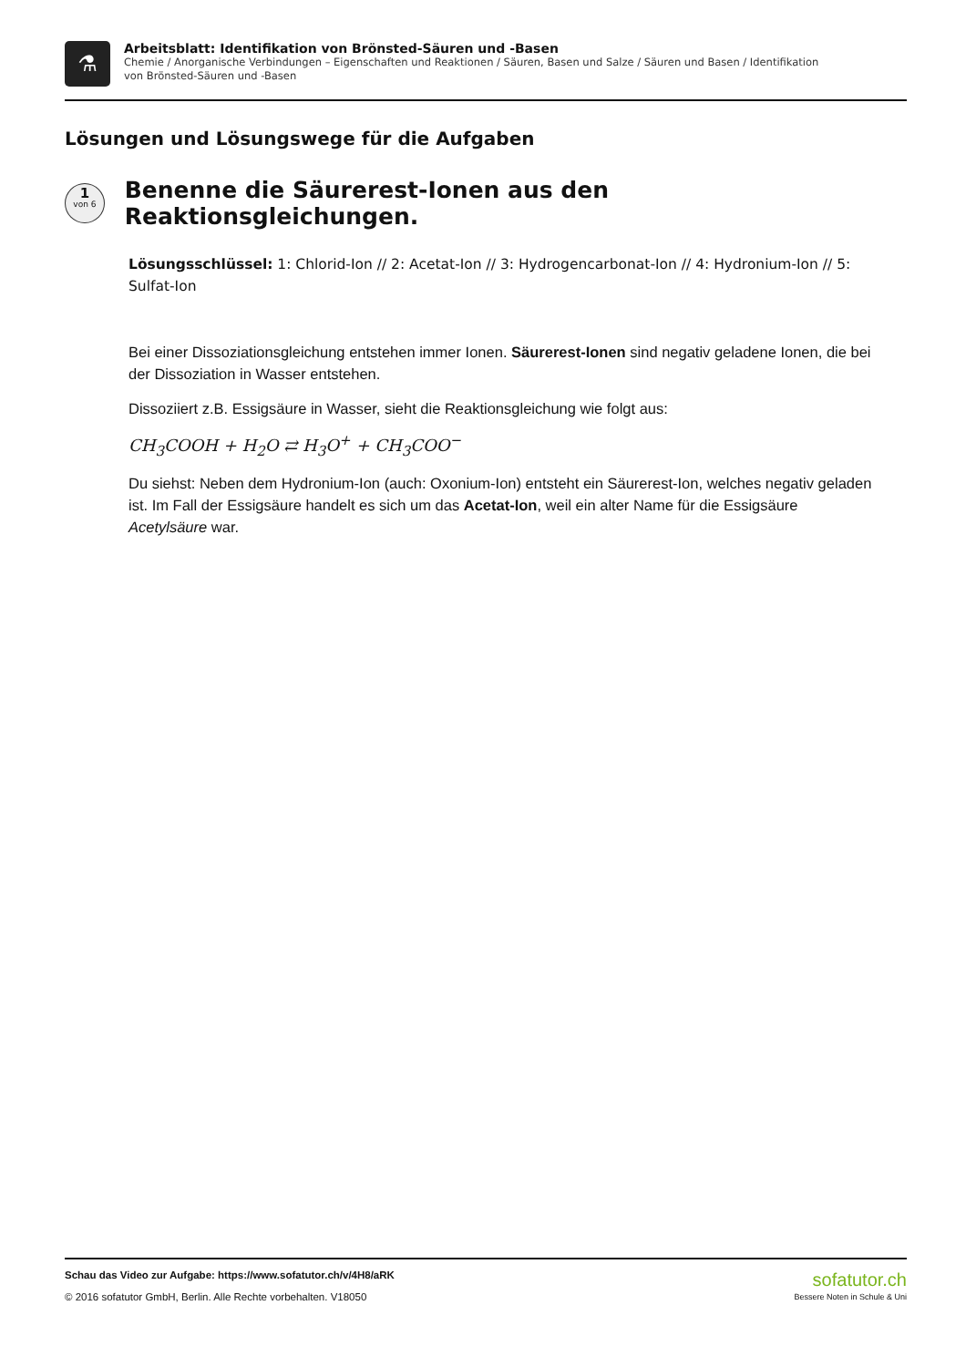⚗
Arbeitsblatt: Identifikation von Brönsted-Säuren und -Basen
Chemie / Anorganische Verbindungen – Eigenschaften und Reaktionen / Säuren, Basen und Salze / Säuren und Basen / Identifikation
von Brönsted-Säuren und -Basen
Lösungen und Lösungswege für die Aufgaben
1
von 6
Benenne die Säurerest-Ionen aus den Reaktionsgleichungen.
Lösungsschlüssel: 1: Chlorid-Ion // 2: Acetat-Ion // 3: Hydrogencarbonat-Ion // 4: Hydronium-Ion // 5: Sulfat-Ion
Bei einer Dissoziationsgleichung entstehen immer Ionen. Säurerest-Ionen sind negativ geladene Ionen, die bei der Dissoziation in Wasser entstehen.
Dissoziiert z.B. Essigsäure in Wasser, sieht die Reaktionsgleichung wie folgt aus:
CH<sub>3</sub>COOH + H<sub>2</sub>O ⇄ H<sub>3</sub>O<sup>+</sup> + CH<sub>3</sub>COO<sup>−</sup>
Du siehst: Neben dem Hydronium-Ion (auch: Oxonium-Ion) entsteht ein Säurerest-Ion, welches negativ geladen ist. Im Fall der Essigsäure handelt es sich um das Acetat-Ion, weil ein alter Name für die Essigsäure Acetylsäure war.
Schau das Video zur Aufgabe: https://www.sofatutor.ch/v/4H8/aRK
© 2016 sofatutor GmbH, Berlin. Alle Rechte vorbehalten. V18050
sofatutor.ch
Bessere Noten in Schule & Uni